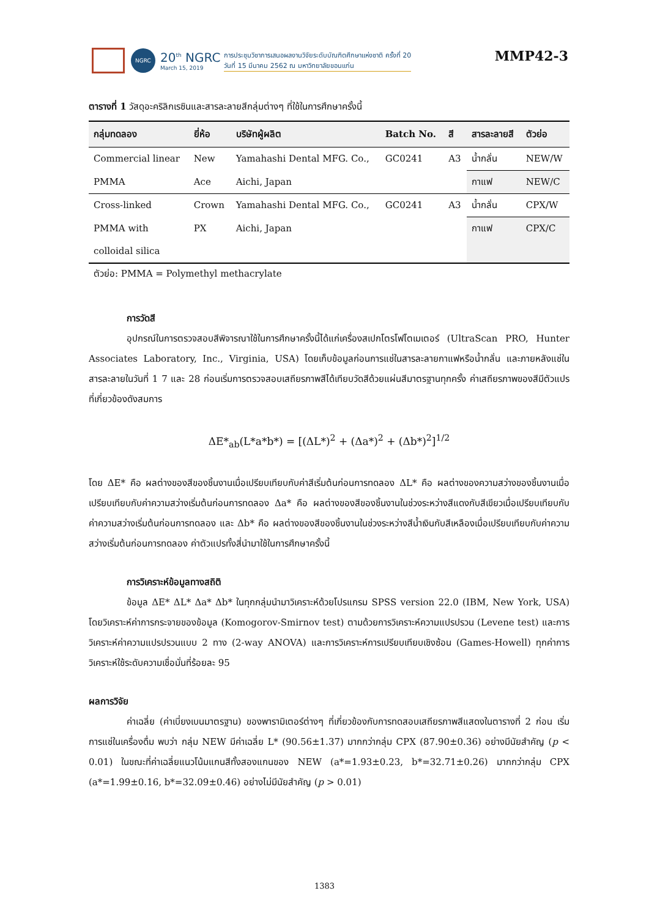NGRC
20<sup>th</sup> NGRC
March 15, 2019
การประชุมวิชาการเสนอผลงานวิจัยระดับบัณฑิตศึกษาแห่งชาติ ครั้งที่ 20
วันที่ 15 มีนาคม 2562 ณ มหาวิทยาลัยขอนแก่น
MMP42-3
ตารางที่ 1 วัสดุอะคริลิกเรซินและสารละลายสีกลุ่มต่างๆ ที่ใช้ในการศึกษาครั้งนี้
| กลุ่มทดลอง | ยี่ห้อ | บริษัทผู้ผลิต | Batch No. | สี | สารละลายสี | ตัวย่อ |
| --- | --- | --- | --- | --- | --- | --- |
| Commercial linear | New | Yamahashi Dental MFG. Co., | GC0241 | A3 | น้ำกลั่น | NEW/W |
| PMMA | Ace | Aichi, Japan | | | กาแฟ | NEW/C |
| Cross-linked | Crown | Yamahashi Dental MFG. Co., | GC0241 | A3 | น้ำกลั่น | CPX/W |
| PMMA with | PX | Aichi, Japan | | | กาแฟ | CPX/C |
| colloidal silica | | | | | | |
ตัวย่อ: PMMA = Polymethyl methacrylate
การวัดสี
อุปกรณ์ในการตรวจสอบสีพิจารณาใช้ในการศึกษาครั้งนี้ได้แก่เครื่องสเปกโตรโฟโตเมเตอร์ (UltraScan PRO, Hunter Associates Laboratory, Inc., Virginia, USA) โดยเก็บข้อมูลก่อนการแช่ในสารละลายกาแฟหรือน้ำกลั่น และภายหลังแช่ในสารละลายในวันที่ 1 7 และ 28 ก่อนเริ่มการตรวจสอบเสถียรภาพสีได้เทียบวัดสีด้วยแผ่นสีมาตรฐานทุกครั้ง ค่าเสถียรภาพของสีมีตัวแปรที่เกี่ยวข้องดังสมการ
ΔE*<sub>ab</sub>(L*a*b*) = [(ΔL*)<sup>2</sup> + (Δa*)<sup>2</sup> + (Δb*)<sup>2</sup>]<sup>1/2</sup>
โดย ΔE* คือ ผลต่างของสีของชิ้นงานเมื่อเปรียบเทียบกับค่าสีเริ่มต้นก่อนการทดลอง ΔL* คือ ผลต่างของความสว่างของชิ้นงานเมื่อเปรียบเทียบกับค่าความสว่างเริ่มต้นก่อนการทดลอง Δa* คือ ผลต่างของสีของชิ้นงานในช่วงระหว่างสีแดงกับสีเขียวเมื่อเปรียบเทียบกับค่าความสว่างเริ่มต้นก่อนการทดลอง และ Δb* คือ ผลต่างของสีของชิ้นงานในช่วงระหว่างสีน้ำเงินกับสีเหลืองเมื่อเปรียบเทียบกับค่าความสว่างเริ่มต้นก่อนการทดลอง ค่าตัวแปรทั้งสี่นำมาใช้ในการศึกษาครั้งนี้
การวิเคราะห์ข้อมูลทางสถิติ
ข้อมูล ΔE* ΔL* Δa* Δb* ในทุกกลุ่มนำมาวิเคราะห์ด้วยโปรแกรม SPSS version 22.0 (IBM, New York, USA) โดยวิเคราะห์ค่าการกระจายของข้อมูล (Komogorov-Smirnov test) ตามด้วยการวิเคราะห์ความแปรปรวน (Levene test) และการวิเคราะห์ค่าความแปรปรวนแบบ 2 ทาง (2-way ANOVA) และการวิเคราะห์การเปรียบเทียบเชิงซ้อน (Games-Howell) ทุกค่าการวิเคราะห์ใช้ระดับความเชื่อมั่นที่ร้อยละ 95
ผลการวิจัย
ค่าเฉลี่ย (ค่าเบี่ยงเบนมาตรฐาน) ของพารามิเตอร์ต่างๆ ที่เกี่ยวข้องกับการทดสอบเสถียรภาพสีแสดงในตารางที่ 2 ก่อน เริ่มการแช่ในเครื่องดื่ม พบว่า กลุ่ม NEW มีค่าเฉลี่ย L* (90.56±1.37) มากกว่ากลุ่ม CPX (87.90±0.36) อย่างมีนัยสำคัญ (p < 0.01) ในขณะที่ค่าเฉลี่ยแนวโน้มแกนสีทั้งสองแกนของ NEW (a*=1.93±0.23, b*=32.71±0.26) มากกว่ากลุ่ม CPX (a*=1.99±0.16, b*=32.09±0.46) อย่างไม่มีนัยสำคัญ (p > 0.01)
1383